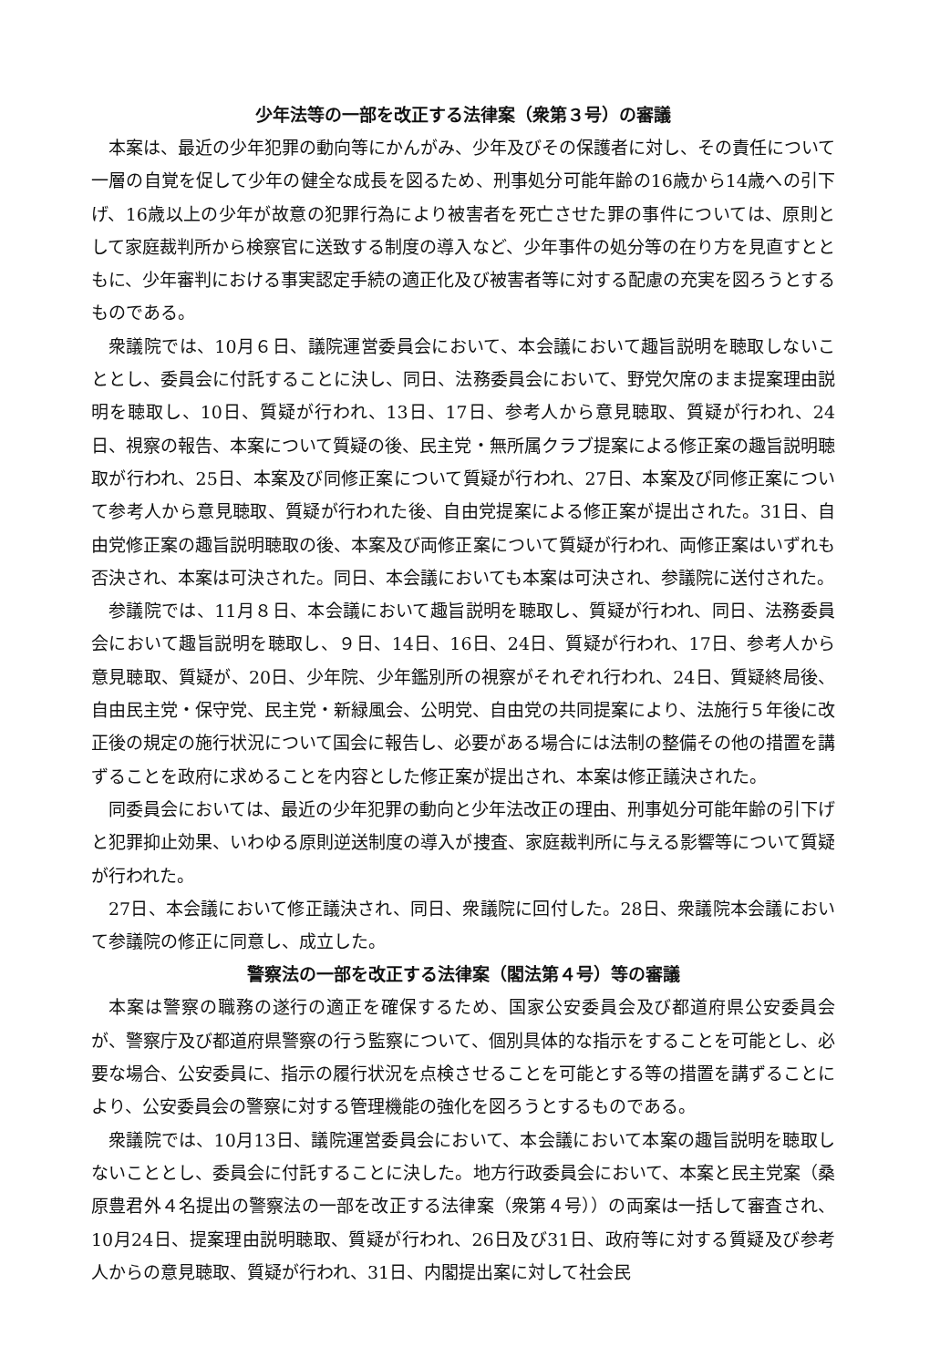少年法等の一部を改正する法律案（衆第３号）の審議
本案は、最近の少年犯罪の動向等にかんがみ、少年及びその保護者に対し、その責任について一層の自覚を促して少年の健全な成長を図るため、刑事処分可能年齢の16歳から14歳への引下げ、16歳以上の少年が故意の犯罪行為により被害者を死亡させた罪の事件については、原則として家庭裁判所から検察官に送致する制度の導入など、少年事件の処分等の在り方を見直すとともに、少年審判における事実認定手続の適正化及び被害者等に対する配慮の充実を図ろうとするものである。
衆議院では、10月６日、議院運営委員会において、本会議において趣旨説明を聴取しないこととし、委員会に付託することに決し、同日、法務委員会において、野党欠席のまま提案理由説明を聴取し、10日、質疑が行われ、13日、17日、参考人から意見聴取、質疑が行われ、24日、視察の報告、本案について質疑の後、民主党・無所属クラブ提案による修正案の趣旨説明聴取が行われ、25日、本案及び同修正案について質疑が行われ、27日、本案及び同修正案について参考人から意見聴取、質疑が行われた後、自由党提案による修正案が提出された。31日、自由党修正案の趣旨説明聴取の後、本案及び両修正案について質疑が行われ、両修正案はいずれも否決され、本案は可決された。同日、本会議においても本案は可決され、参議院に送付された。
参議院では、11月８日、本会議において趣旨説明を聴取し、質疑が行われ、同日、法務委員会において趣旨説明を聴取し、９日、14日、16日、24日、質疑が行われ、17日、参考人から意見聴取、質疑が、20日、少年院、少年鑑別所の視察がそれぞれ行われ、24日、質疑終局後、自由民主党・保守党、民主党・新緑風会、公明党、自由党の共同提案により、法施行５年後に改正後の規定の施行状況について国会に報告し、必要がある場合には法制の整備その他の措置を講ずることを政府に求めることを内容とした修正案が提出され、本案は修正議決された。
同委員会においては、最近の少年犯罪の動向と少年法改正の理由、刑事処分可能年齢の引下げと犯罪抑止効果、いわゆる原則逆送制度の導入が捜査、家庭裁判所に与える影響等について質疑が行われた。
27日、本会議において修正議決され、同日、衆議院に回付した。28日、衆議院本会議において参議院の修正に同意し、成立した。
警察法の一部を改正する法律案（閣法第４号）等の審議
本案は警察の職務の遂行の適正を確保するため、国家公安委員会及び都道府県公安委員会が、警察庁及び都道府県警察の行う監察について、個別具体的な指示をすることを可能とし、必要な場合、公安委員に、指示の履行状況を点検させることを可能とする等の措置を講ずることにより、公安委員会の警察に対する管理機能の強化を図ろうとするものである。
衆議院では、10月13日、議院運営委員会において、本会議において本案の趣旨説明を聴取しないこととし、委員会に付託することに決した。地方行政委員会において、本案と民主党案（桑原豊君外４名提出の警察法の一部を改正する法律案（衆第４号））の両案は一括して審査され、10月24日、提案理由説明聴取、質疑が行われ、26日及び31日、政府等に対する質疑及び参考人からの意見聴取、質疑が行われ、31日、内閣提出案に対して社会民